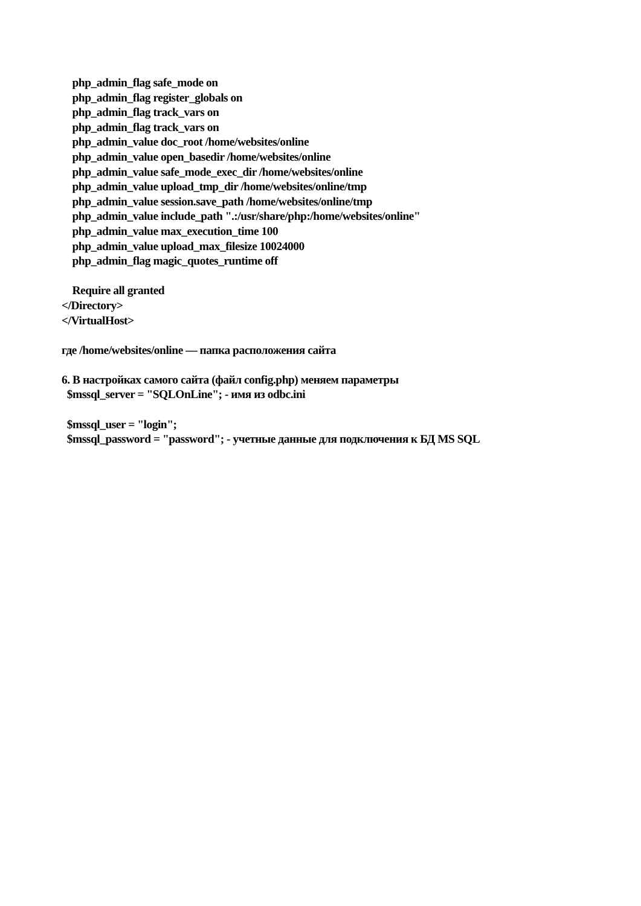php_admin_flag safe_mode on
php_admin_flag register_globals on
php_admin_flag track_vars on
php_admin_flag track_vars on
php_admin_value doc_root /home/websites/online
php_admin_value open_basedir /home/websites/online
php_admin_value safe_mode_exec_dir /home/websites/online
php_admin_value upload_tmp_dir /home/websites/online/tmp
php_admin_value session.save_path /home/websites/online/tmp
php_admin_value include_path ".:/usr/share/php:/home/websites/online"
php_admin_value max_execution_time 100
php_admin_value upload_max_filesize 10024000
php_admin_flag magic_quotes_runtime off
Require all granted
</Directory>
</VirtualHost>
где /home/websites/online — папка расположения сайта
6. В настройках самого сайта (файл config.php) меняем параметры
$mssql_server = "SQLOnLine"; - имя из odbc.ini
$mssql_user = "login";
$mssql_password = "password"; - учетные данные для подключения к БД MS SQL